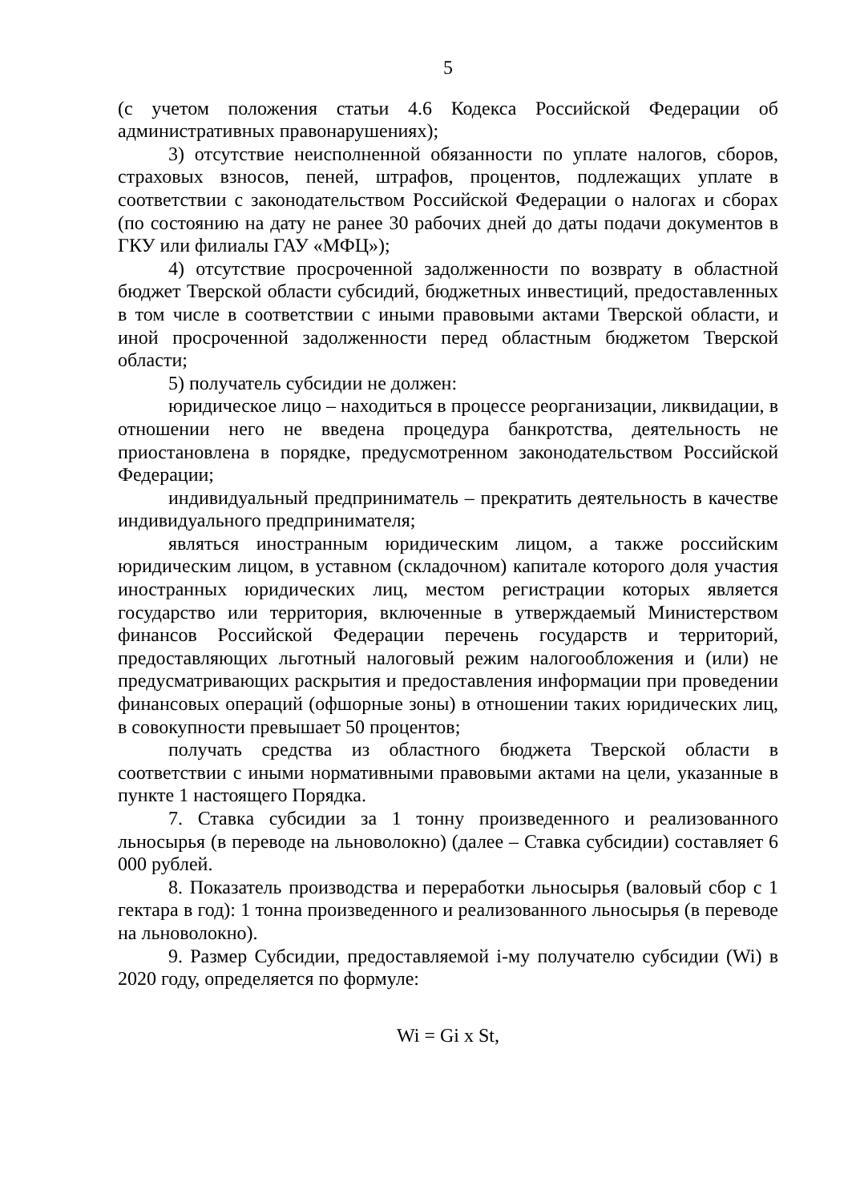5
(с учетом положения статьи 4.6 Кодекса Российской Федерации об административных правонарушениях);
3) отсутствие неисполненной обязанности по уплате налогов, сборов, страховых взносов, пеней, штрафов, процентов, подлежащих уплате в соответствии с законодательством Российской Федерации о налогах и сборах (по состоянию на дату не ранее 30 рабочих дней до даты подачи документов в ГКУ или филиалы ГАУ «МФЦ»);
4) отсутствие просроченной задолженности по возврату в областной бюджет Тверской области субсидий, бюджетных инвестиций, предоставленных в том числе в соответствии с иными правовыми актами Тверской области, и иной просроченной задолженности перед областным бюджетом Тверской области;
5) получатель субсидии не должен:
юридическое лицо – находиться в процессе реорганизации, ликвидации, в отношении него не введена процедура банкротства, деятельность не приостановлена в порядке, предусмотренном законодательством Российской Федерации;
индивидуальный предприниматель – прекратить деятельность в качестве индивидуального предпринимателя;
являться иностранным юридическим лицом, а также российским юридическим лицом, в уставном (складочном) капитале которого доля участия иностранных юридических лиц, местом регистрации которых является государство или территория, включенные в утверждаемый Министерством финансов Российской Федерации перечень государств и территорий, предоставляющих льготный налоговый режим налогообложения и (или) не предусматривающих раскрытия и предоставления информации при проведении финансовых операций (офшорные зоны) в отношении таких юридических лиц, в совокупности превышает 50 процентов;
получать средства из областного бюджета Тверской области в соответствии с иными нормативными правовыми актами на цели, указанные в пункте 1 настоящего Порядка.
7. Ставка субсидии за 1 тонну произведенного и реализованного льносырья (в переводе на льноволокно) (далее – Ставка субсидии) составляет 6 000 рублей.
8. Показатель производства и переработки льносырья (валовый сбор с 1 гектара в год): 1 тонна произведенного и реализованного льносырья (в переводе на льноволокно).
9. Размер Субсидии, предоставляемой i-му получателю субсидии (Wi) в 2020 году, определяется по формуле:
Wi = Gi x St,